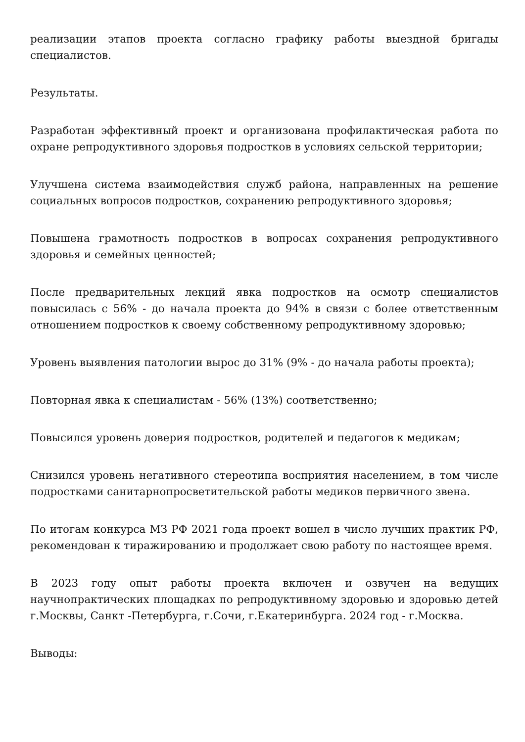реализации этапов проекта согласно графику работы выездной бригады специалистов.
Результаты.
Разработан эффективный проект и организована профилактическая работа по охране репродуктивного здоровья подростков в условиях сельской территории;
Улучшена система взаимодействия служб района, направленных на решение социальных вопросов подростков, сохранению репродуктивного здоровья;
Повышена грамотность подростков в вопросах сохранения репродуктивного здоровья и семейных ценностей;
После предварительных лекций явка подростков на осмотр специалистов повысилась с 56% - до начала проекта до 94% в связи с более ответственным отношением подростков к своему собственному репродуктивному здоровью;
Уровень выявления патологии вырос до 31% (9% - до начала работы проекта);
Повторная явка к специалистам - 56% (13%) соответственно;
Повысился уровень доверия подростков, родителей и педагогов к медикам;
Снизился уровень негативного стереотипа восприятия населением, в том числе подростками санитарнопросветительской работы медиков первичного звена.
По итогам конкурса МЗ РФ 2021 года проект вошел в число лучших практик РФ, рекомендован к тиражированию и продолжает свою работу по настоящее время.
В 2023 году опыт работы проекта включен и озвучен на ведущих научнопрактических площадках по репродуктивному здоровью и здоровью детей г.Москвы, Санкт -Петербурга, г.Сочи, г.Екатеринбурга. 2024 год - г.Москва.
Выводы: